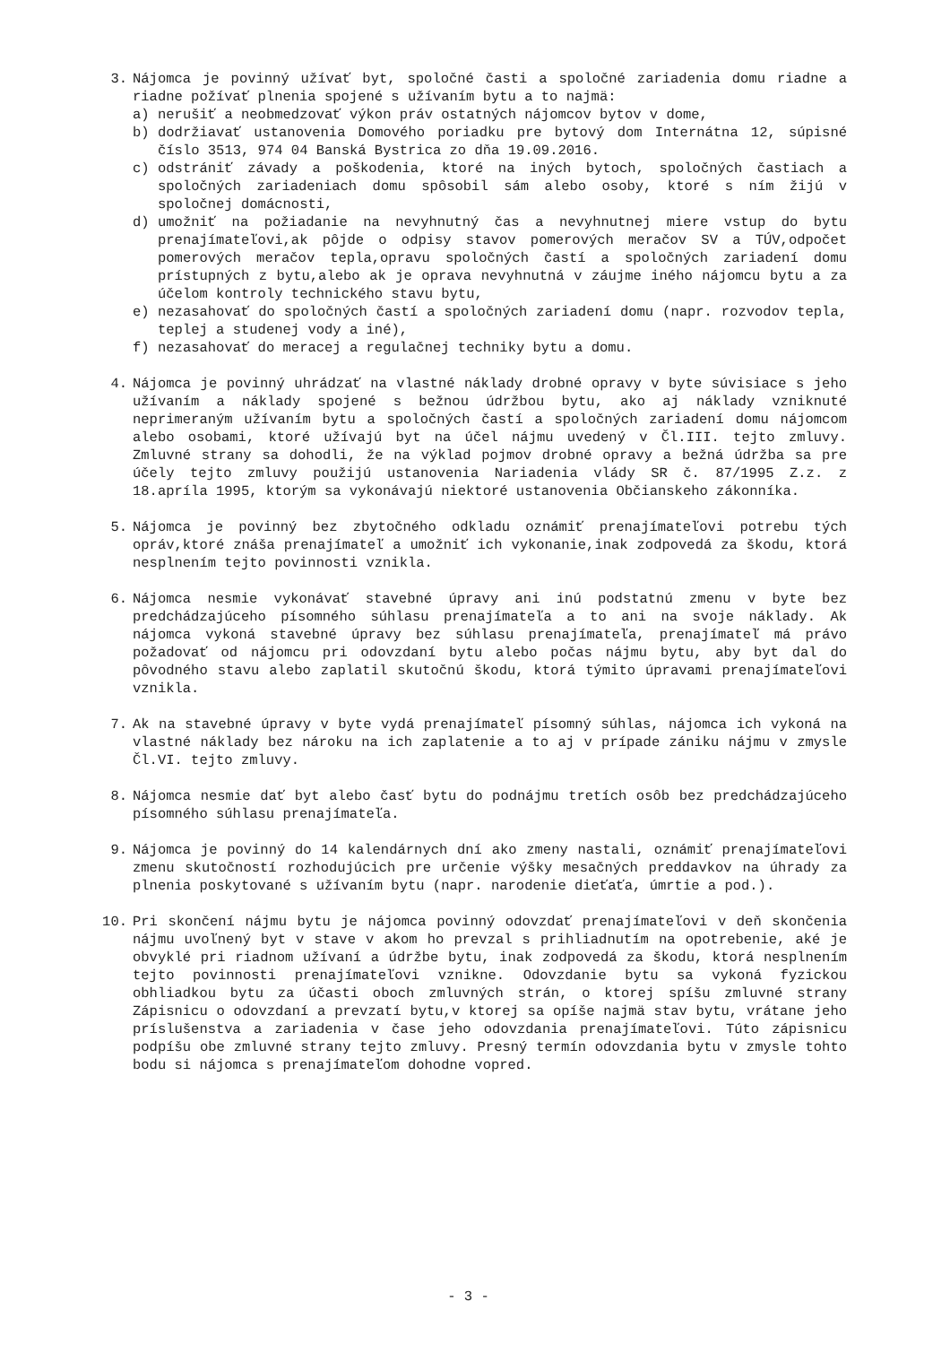3. Nájomca je povinný užívať byt, spoločné časti a spoločné zariadenia domu riadne a riadne požívať plnenia spojené s užívaním bytu a to najmä:
a) nerušiť a neobmedzovať výkon práv ostatných nájomcov bytov v dome,
b) dodržiavať ustanovenia Domového poriadku pre bytový dom Internátna 12, súpisné číslo 3513, 974 04 Banská Bystrica zo dňa 19.09.2016.
c) odstrániť závady a poškodenia, ktoré na iných bytoch, spoločných častiach a spoločných zariadeniach domu spôsobil sám alebo osoby, ktoré s ním žijú v spoločnej domácnosti,
d) umožniť na požiadanie na nevyhnutný čas a nevyhnutnej miere vstup do bytu prenajímateľovi,ak pôjde o odpisy stavov pomerových meračov SV a TÚV,odpočet pomerových meračov tepla,opravu spoločných častí a spoločných zariadení domu prístupných z bytu,alebo ak je oprava nevyhnutná v záujme iného nájomcu bytu a za účelom kontroly technického stavu bytu,
e) nezasahovať do spoločných častí a spoločných zariadení domu (napr. rozvodov tepla, teplej a studenej vody a iné),
f) nezasahovať do meracej a regulačnej techniky bytu a domu.
4. Nájomca je povinný uhrádzať na vlastné náklady drobné opravy v byte súvisiace s jeho užívaním a náklady spojené s bežnou údržbou bytu, ako aj náklady vzniknuté neprimeraným užívaním bytu a spoločných častí a spoločných zariadení domu nájomcom alebo osobami, ktoré užívajú byt na účel nájmu uvedený v Čl.III. tejto zmluvy. Zmluvné strany sa dohodli, že na výklad pojmov drobné opravy a bežná údržba sa pre účely tejto zmluvy použijú ustanovenia Nariadenia vlády SR č. 87/1995 Z.z. z 18.apríla 1995, ktorým sa vykonávajú niektoré ustanovenia Občianskeho zákonníka.
5. Nájomca je povinný bez zbytočného odkladu oznámiť prenajímateľovi potrebu tých opráv,ktoré znáša prenajímateľ a umožniť ich vykonanie,inak zodpovedá za škodu, ktorá nesplnením tejto povinnosti vznikla.
6. Nájomca nesmie vykonávať stavebné úpravy ani inú podstatnú zmenu v byte bez predchádzajúceho písomného súhlasu prenajímateľa a to ani na svoje náklady. Ak nájomca vykoná stavebné úpravy bez súhlasu prenajímateľa, prenajímateľ má právo požadovať od nájomcu pri odovzdaní bytu alebo počas nájmu bytu, aby byt dal do pôvodného stavu alebo zaplatil skutočnú škodu, ktorá týmito úpravami prenajímateľovi vznikla.
7. Ak na stavebné úpravy v byte vydá prenajímateľ písomný súhlas, nájomca ich vykoná na vlastné náklady bez nároku na ich zaplatenie a to aj v prípade zániku nájmu v zmysle Čl.VI. tejto zmluvy.
8. Nájomca nesmie dať byt alebo časť bytu do podnájmu tretích osôb bez predchádzajúceho písomného súhlasu prenajímateľa.
9. Nájomca je povinný do 14 kalendárnych dní ako zmeny nastali, oznámiť prenajímateľovi zmenu skutočností rozhodujúcich pre určenie výšky mesačných preddavkov na úhrady za plnenia poskytované s užívaním bytu (napr. narodenie dieťaťa, úmrtie a pod.).
10. Pri skončení nájmu bytu je nájomca povinný odovzdať prenajímateľovi v deň skončenia nájmu uvoľnený byt v stave v akom ho prevzal s prihliadnutím na opotrebenie, aké je obvyklé pri riadnom užívaní a údržbe bytu, inak zodpovedá za škodu, ktorá nesplnením tejto povinnosti prenajímateľovi vznikne. Odovzdanie bytu sa vykoná fyzickou obhliadkou bytu za účasti oboch zmluvných strán, o ktorej spíšu zmluvné strany Zápisnicu o odovzdaní a prevzatí bytu,v ktorej sa opíše najmä stav bytu, vrátane jeho príslušenstva a zariadenia v čase jeho odovzdania prenajímateľovi. Túto zápisnicu podpíšu obe zmluvné strany tejto zmluvy. Presný termín odovzdania bytu v zmysle tohto bodu si nájomca s prenajímateľom dohodne vopred.
- 3 -